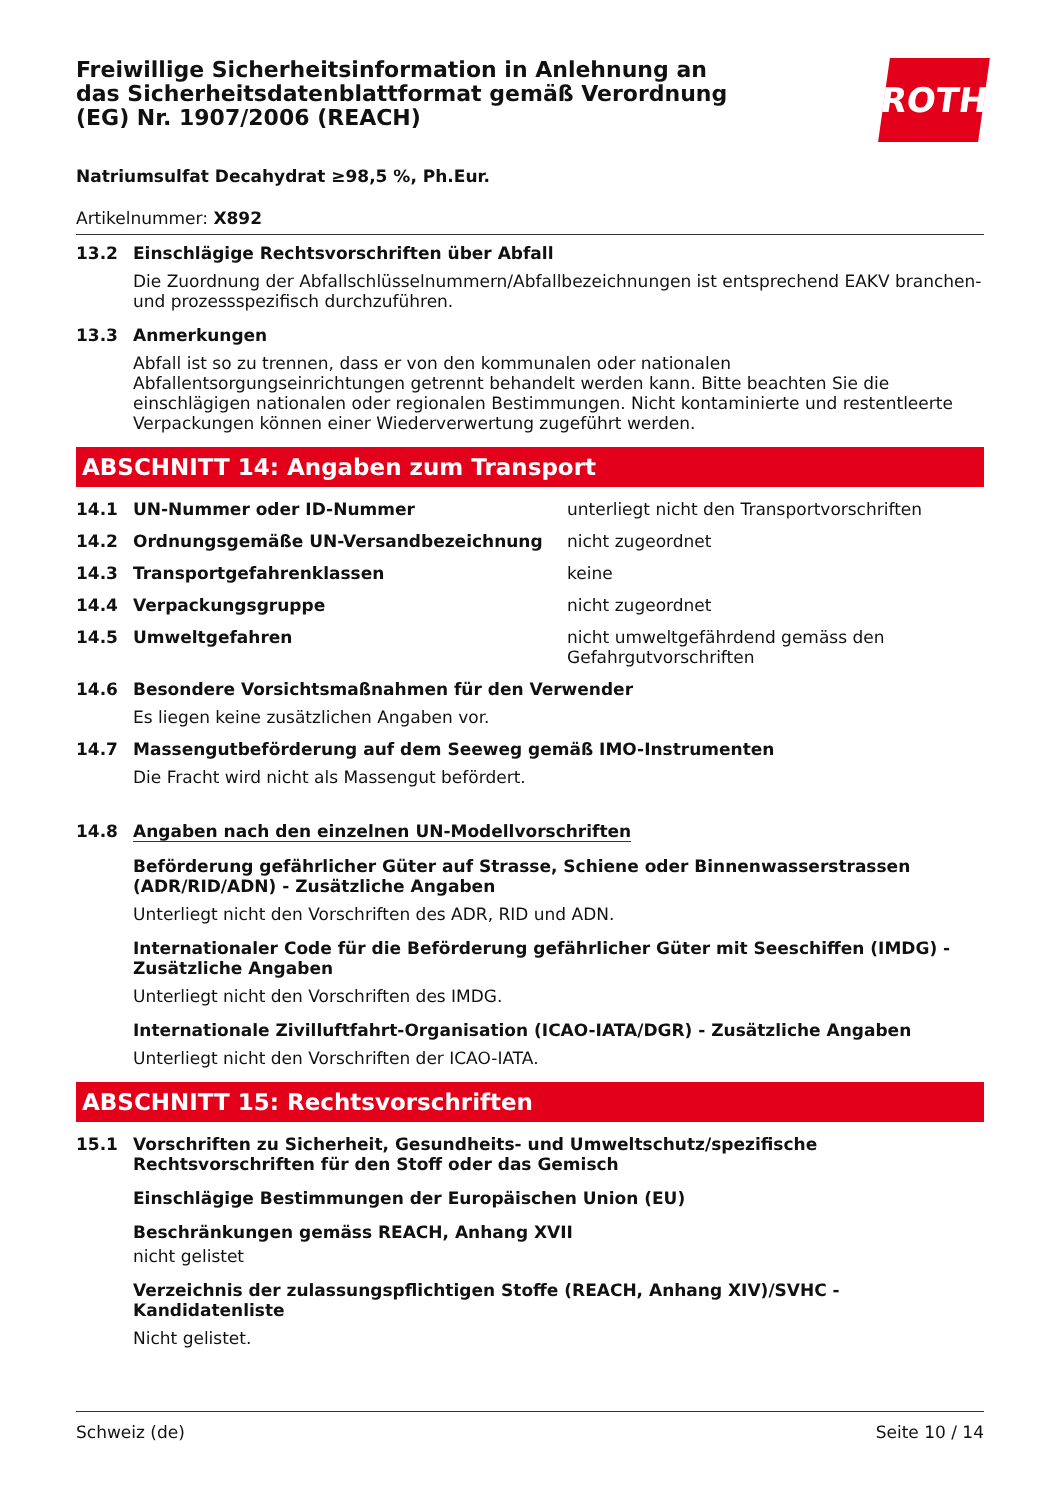Freiwillige Sicherheitsinformation in Anlehnung an das Sicherheitsdatenblattformat gemäß Verordnung (EG) Nr. 1907/2006 (REACH)
ROTH
Natriumsulfat Decahydrat ≥98,5 %, Ph.Eur.
Artikelnummer: X892
13.2 Einschlägige Rechtsvorschriften über Abfall
Die Zuordnung der Abfallschlüsselnummern/Abfallbezeichnungen ist entsprechend EAKV branchen- und prozessspezifisch durchzuführen.
13.3 Anmerkungen
Abfall ist so zu trennen, dass er von den kommunalen oder nationalen Abfallentsorgungseinrichtungen getrennt behandelt werden kann. Bitte beachten Sie die einschlägigen nationalen oder regionalen Bestimmungen. Nicht kontaminierte und restentleerte Verpackungen können einer Wiederverwertung zugeführt werden.
ABSCHNITT 14: Angaben zum Transport
14.1 UN-Nummer oder ID-Nummer unterliegt nicht den Transportvorschriften
14.2 Ordnungsgemäße UN-Versandbezeichnung nicht zugeordnet
14.3 Transportgefahrenklassen keine
14.4 Verpackungsgruppe nicht zugeordnet
14.5 Umweltgefahren nicht umweltgefährdend gemäss den Gefahrgutvorschriften
14.6 Besondere Vorsichtsmaßnahmen für den Verwender
Es liegen keine zusätzlichen Angaben vor.
14.7 Massengutbeförderung auf dem Seeweg gemäß IMO-Instrumenten
Die Fracht wird nicht als Massengut befördert.
14.8 Angaben nach den einzelnen UN-Modellvorschriften
Beförderung gefährlicher Güter auf Strasse, Schiene oder Binnenwasserstrassen (ADR/RID/ADN) - Zusätzliche Angaben
Unterliegt nicht den Vorschriften des ADR, RID und ADN.
Internationaler Code für die Beförderung gefährlicher Güter mit Seeschiffen (IMDG) - Zusätzliche Angaben
Unterliegt nicht den Vorschriften des IMDG.
Internationale Zivilluftfahrt-Organisation (ICAO-IATA/DGR) - Zusätzliche Angaben
Unterliegt nicht den Vorschriften der ICAO-IATA.
ABSCHNITT 15: Rechtsvorschriften
15.1 Vorschriften zu Sicherheit, Gesundheits- und Umweltschutz/spezifische Rechtsvorschriften für den Stoff oder das Gemisch
Einschlägige Bestimmungen der Europäischen Union (EU)
Beschränkungen gemäss REACH, Anhang XVII
nicht gelistet
Verzeichnis der zulassungspflichtigen Stoffe (REACH, Anhang XIV)/SVHC - Kandidatenliste
Nicht gelistet.
Schweiz (de) Seite 10 / 14